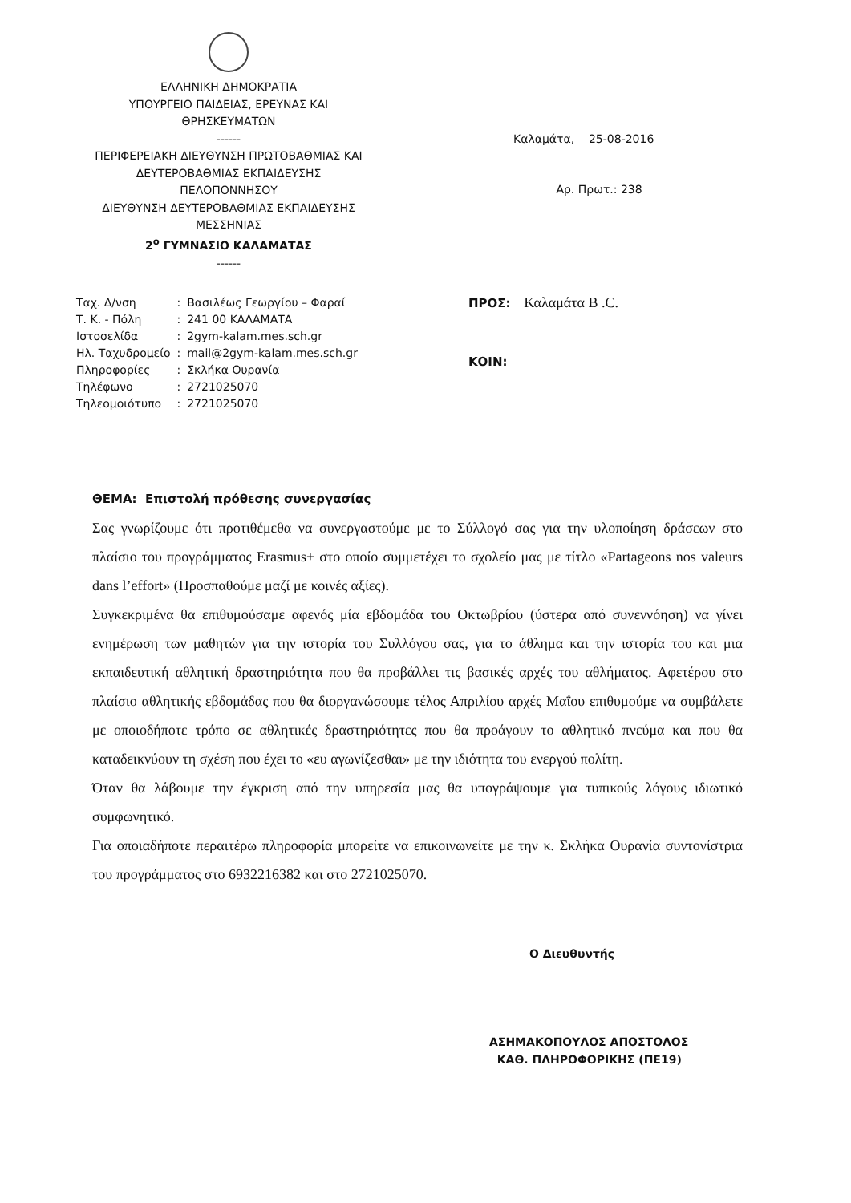ΕΛΛΗΝΙΚΗ ΔΗΜΟΚΡΑΤΙΑ
ΥΠΟΥΡΓΕΙΟ ΠΑΙΔΕΙΑΣ, ΕΡΕΥΝΑΣ ΚΑΙ
ΘΡΗΣΚΕΥΜΑΤΩΝ
------
ΠΕΡΙΦΕΡΕΙΑΚΗ ΔΙΕΥΘΥΝΣΗ ΠΡΩΤΟΒΑΘΜΙΑΣ ΚΑΙ
ΔΕΥΤΕΡΟΒΑΘΜΙΑΣ ΕΚΠΑΙΔΕΥΣΗΣ
ΠΕΛΟΠΟΝΝΗΣΟΥ
ΔΙΕΥΘΥΝΣΗ ΔΕΥΤΕΡΟΒΑΘΜΙΑΣ ΕΚΠΑΙΔΕΥΣΗΣ
ΜΕΣΣΗΝΙΑΣ
2<sup>ο</sup> ΓΥΜΝΑΣΙΟ ΚΑΛΑΜΑΤΑΣ
------
Καλαμάτα, 25-08-2016
Αρ. Πρωτ.: 238
| Ταχ. Δ/νση | : | Βασιλέως Γεωργίου – Φαραί |
| Τ. Κ. - Πόλη | : | 241 00 ΚΑΛΑΜΑΤΑ |
| Ιστοσελίδα | : | 2gym-kalam.mes.sch.gr |
| Ηλ. Ταχυδρομείο | : | mail@2gym-kalam.mes.sch.gr |
| Πληροφορίες | : | Σκλήκα Ουρανία |
| Τηλέφωνο | : | 2721025070 |
| Τηλεομοιότυπο | : | 2721025070 |
ΠΡΟΣ: Καλαμάτα B .C.
ΚΟΙΝ:
ΘΕΜΑ: Επιστολή πρόθεσης συνεργασίας
Σας γνωρίζουμε ότι προτιθέμεθα να συνεργαστούμε με το Σύλλογό σας για την υλοποίηση δράσεων στο πλαίσιο του προγράμματος Erasmus+ στο οποίο συμμετέχει το σχολείο μας με τίτλο «Partageons nos valeurs dans l’effort» (Προσπαθούμε μαζί με κοινές αξίες).
Συγκεκριμένα θα επιθυμούσαμε αφενός μία εβδομάδα του Οκτωβρίου (ύστερα από συνεννόηση) να γίνει ενημέρωση των μαθητών για την ιστορία του Συλλόγου σας, για το άθλημα και την ιστορία του και μια εκπαιδευτική αθλητική δραστηριότητα που θα προβάλλει τις βασικές αρχές του αθλήματος. Αφετέρου στο πλαίσιο αθλητικής εβδομάδας που θα διοργανώσουμε τέλος Απριλίου αρχές Μαΐου επιθυμούμε να συμβάλετε με οποιοδήποτε τρόπο σε αθλητικές δραστηριότητες που θα προάγουν το αθλητικό πνεύμα και που θα καταδεικνύουν τη σχέση που έχει το «ευ αγωνίζεσθαι» με την ιδιότητα του ενεργού πολίτη.
Όταν θα λάβουμε την έγκριση από την υπηρεσία μας θα υπογράψουμε για τυπικούς λόγους ιδιωτικό συμφωνητικό.
Για οποιαδήποτε περαιτέρω πληροφορία μπορείτε να επικοινωνείτε με την κ. Σκλήκα Ουρανία συντονίστρια του προγράμματος στο 6932216382 και στο 2721025070.
Ο Διευθυντής
ΑΣΗΜΑΚΟΠΟΥΛΟΣ ΑΠΟΣΤΟΛΟΣ
ΚΑΘ. ΠΛΗΡΟΦΟΡΙΚΗΣ (ΠΕ19)